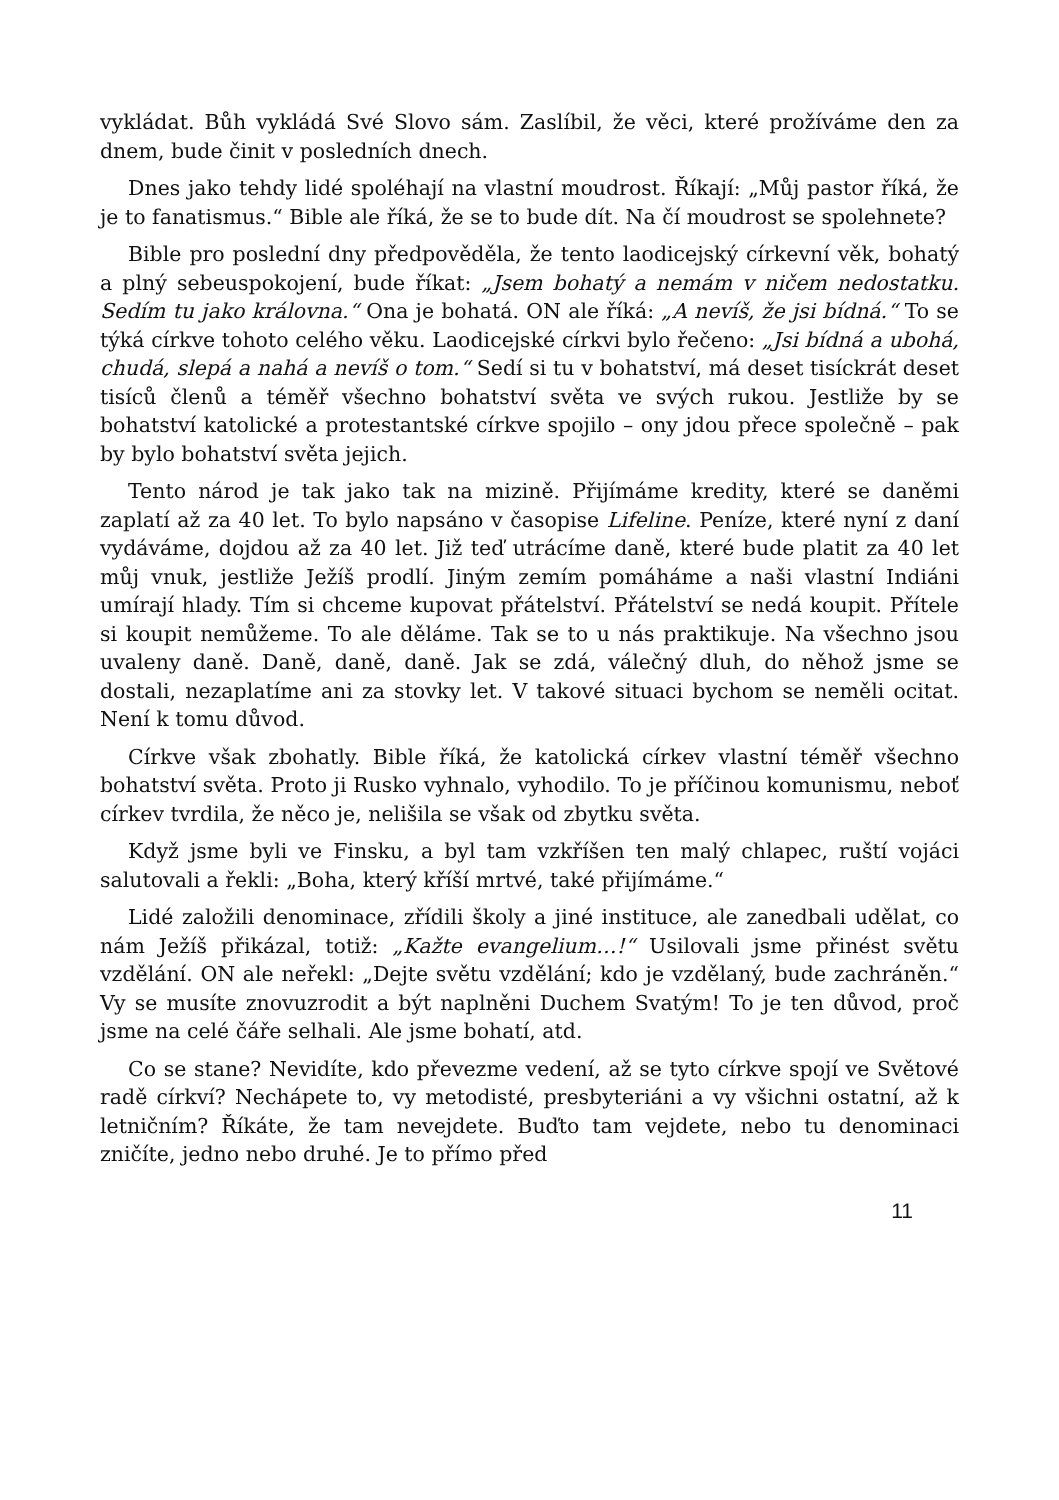vykládat. Bůh vykládá Své Slovo sám. Zaslíbil, že věci, které prožíváme den za dnem, bude činit v posledních dnech.
Dnes jako tehdy lidé spoléhají na vlastní moudrost. Říkají: „Můj pastor říká, že je to fanatismus.“ Bible ale říká, že se to bude dít. Na čí moudrost se spolehnete?
Bible pro poslední dny předpověděla, že tento laodicejský církevní věk, bohatý a plný sebeuspokojení, bude říkat: „Jsem bohatý a nemám v ničem nedostatku. Sedím tu jako královna.“ Ona je bohatá. ON ale říká: „A nevíš, že jsi bídná.“ To se týká církve tohoto celého věku. Laodicejské církvi bylo řečeno: „Jsi bídná a ubohá, chudá, slepá a nahá a nevíš o tom.“ Sedí si tu v bohatství, má deset tisíckrát deset tisíců členů a téměř všechno bohatství světa ve svých rukou. Jestliže by se bohatství katolické a protestantské církve spojilo – ony jdou přece společně – pak by bylo bohatství světa jejich.
Tento národ je tak jako tak na mizině. Přijímáme kredity, které se daněmi zaplatí až za 40 let. To bylo napsáno v časopise Lifeline. Peníze, které nyní z daní vydáváme, dojdou až za 40 let. Již teď utrácíme daně, které bude platit za 40 let můj vnuk, jestliže Ježíš prodlí. Jiným zemím pomáháme a naši vlastní Indiáni umírají hlady. Tím si chceme kupovat přátelství. Přátelství se nedá koupit. Přítele si koupit nemůžeme. To ale děláme. Tak se to u nás praktikuje. Na všechno jsou uvaleny daně. Daně, daně, daně. Jak se zdá, válečný dluh, do něhož jsme se dostali, nezaplatíme ani za stovky let. V takové situaci bychom se neměli ocitat. Není k tomu důvod.
Církve však zbohatly. Bible říká, že katolická církev vlastní téměř všechno bohatství světa. Proto ji Rusko vyhnalo, vyhodilo. To je příčinou komunismu, neboť církev tvrdila, že něco je, nelišila se však od zbytku světa.
Když jsme byli ve Finsku, a byl tam vzkříšen ten malý chlapec, ruští vojáci salutovali a řekli: „Boha, který kříší mrtvé, také přijímáme.“
Lidé založili denominace, zřídili školy a jiné instituce, ale zanedbali udělat, co nám Ježíš přikázal, totiž: „Kažte evangelium…!“ Usilovali jsme přinést světu vzdělání. ON ale neřekl: „Dejte světu vzdělání; kdo je vzdělaný, bude zachráněn.“ Vy se musíte znovuzrodit a být naplněni Duchem Svatým! To je ten důvod, proč jsme na celé čáře selhali. Ale jsme bohatí, atd.
Co se stane? Nevidíte, kdo převezme vedení, až se tyto církve spojí ve Světové radě církví? Nechápete to, vy metodisté, presbyteriáni a vy všichni ostatní, až k letničním? Říkáte, že tam nevejdete. Buďto tam vejdete, nebo tu denominaci zničíte, jedno nebo druhé. Je to přímo před
11